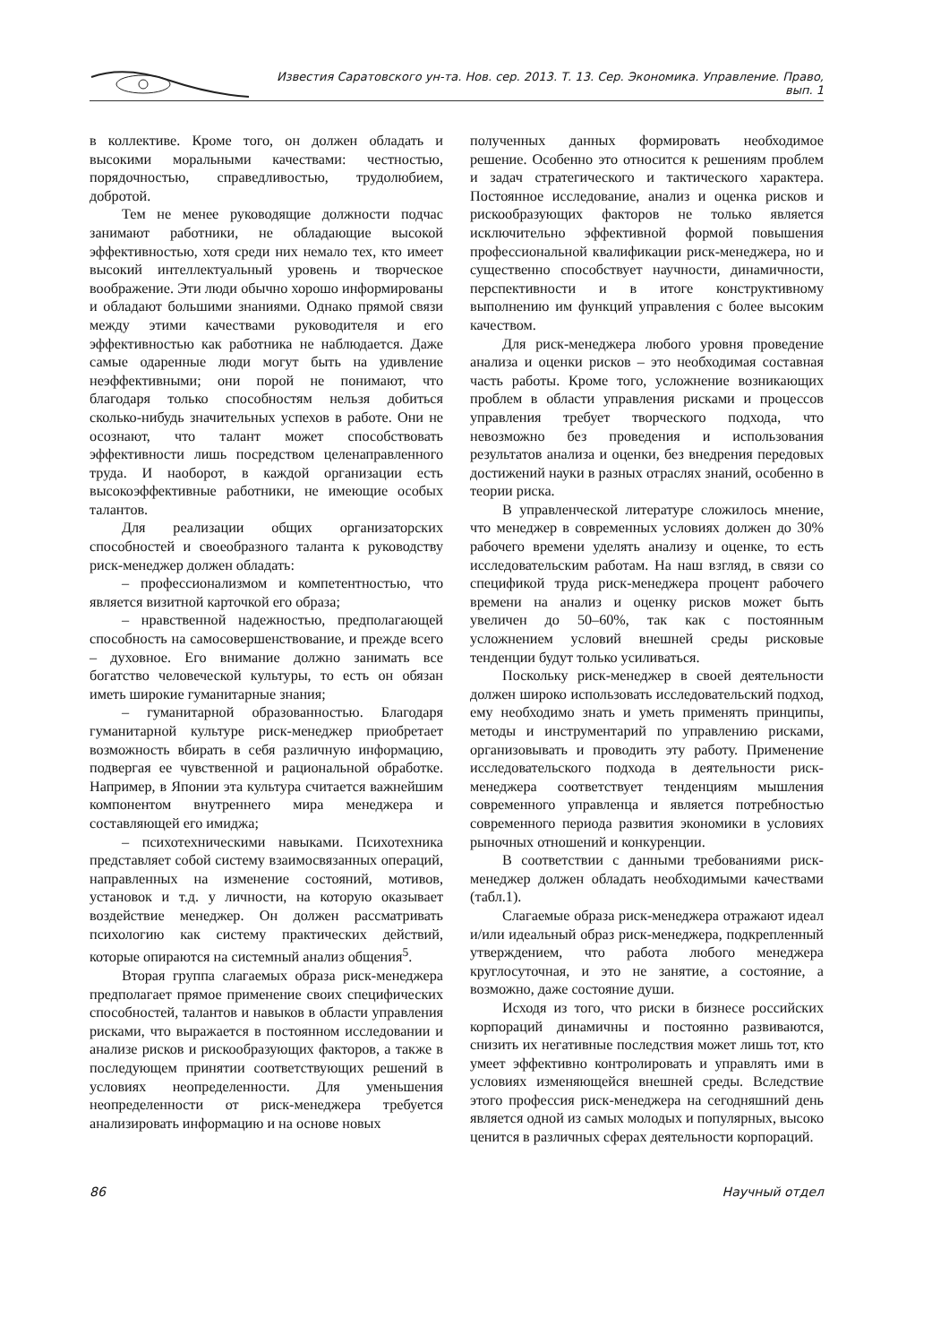Известия Саратовского ун-та. Нов. сер. 2013. Т. 13. Сер. Экономика. Управление. Право, вып. 1
в коллективе. Кроме того, он должен обладать и высокими моральными качествами: честностью, порядочностью, справедливостью, трудолюбием, добротой.
Тем не менее руководящие должности подчас занимают работники, не обладающие высокой эффективностью, хотя среди них немало тех, кто имеет высокий интеллектуальный уровень и творческое воображение. Эти люди обычно хорошо информированы и обладают большими знаниями. Однако прямой связи между этими качествами руководителя и его эффективностью как работника не наблюдается. Даже самые одаренные люди могут быть на удивление неэффективными; они порой не понимают, что благодаря только способностям нельзя добиться сколько-нибудь значительных успехов в работе. Они не осознают, что талант может способствовать эффективности лишь посредством целенаправленного труда. И наоборот, в каждой организации есть высокоэффективные работники, не имеющие особых талантов.
Для реализации общих организаторских способностей и своеобразного таланта к руководству риск-менеджер должен обладать:
– профессионализмом и компетентностью, что является визитной карточкой его образа;
– нравственной надежностью, предполагающей способность на самосовершенствование, и прежде всего – духовное. Его внимание должно занимать все богатство человеческой культуры, то есть он обязан иметь широкие гуманитарные знания;
– гуманитарной образованностью. Благодаря гуманитарной культуре риск-менеджер приобретает возможность вбирать в себя различную информацию, подвергая ее чувственной и рациональной обработке. Например, в Японии эта культура считается важнейшим компонентом внутреннего мира менеджера и составляющей его имиджа;
– психотехническими навыками. Психотехника представляет собой систему взаимосвязанных операций, направленных на изменение состояний, мотивов, установок и т.д. у личности, на которую оказывает воздействие менеджер. Он должен рассматривать психологию как систему практических действий, которые опираются на системный анализ общения<sup>5</sup>.
Вторая группа слагаемых образа риск-менеджера предполагает прямое применение своих специфических способностей, талантов и навыков в области управления рисками, что выражается в постоянном исследовании и анализе рисков и рискообразующих факторов, а также в последующем принятии соответствующих решений в условиях неопределенности. Для уменьшения неопределенности от риск-менеджера требуется анализировать информацию и на основе новых
полученных данных формировать необходимое решение. Особенно это относится к решениям проблем и задач стратегического и тактического характера. Постоянное исследование, анализ и оценка рисков и рискообразующих факторов не только является исключительно эффективной формой повышения профессиональной квалификации риск-менеджера, но и существенно способствует научности, динамичности, перспективности и в итоге конструктивному выполнению им функций управления с более высоким качеством.
Для риск-менеджера любого уровня проведение анализа и оценки рисков – это необходимая составная часть работы. Кроме того, усложнение возникающих проблем в области управления рисками и процессов управления требует творческого подхода, что невозможно без проведения и использования результатов анализа и оценки, без внедрения передовых достижений науки в разных отраслях знаний, особенно в теории риска.
В управленческой литературе сложилось мнение, что менеджер в современных условиях должен до 30% рабочего времени уделять анализу и оценке, то есть исследовательским работам. На наш взгляд, в связи со спецификой труда риск-менеджера процент рабочего времени на анализ и оценку рисков может быть увеличен до 50–60%, так как с постоянным усложнением условий внешней среды рисковые тенденции будут только усиливаться.
Поскольку риск-менеджер в своей деятельности должен широко использовать исследовательский подход, ему необходимо знать и уметь применять принципы, методы и инструментарий по управлению рисками, организовывать и проводить эту работу. Применение исследовательского подхода в деятельности риск-менеджера соответствует тенденциям мышления современного управленца и является потребностью современного периода развития экономики в условиях рыночных отношений и конкуренции.
В соответствии с данными требованиями риск-менеджер должен обладать необходимыми качествами (табл.1).
Слагаемые образа риск-менеджера отражают идеал и/или идеальный образ риск-менеджера, подкрепленный утверждением, что работа любого менеджера круглосуточная, и это не занятие, а состояние, а возможно, даже состояние души.
Исходя из того, что риски в бизнесе российских корпораций динамичны и постоянно развиваются, снизить их негативные последствия может лишь тот, кто умеет эффективно контролировать и управлять ими в условиях изменяющейся внешней среды. Вследствие этого профессия риск-менеджера на сегодняшний день является одной из самых молодых и популярных, высоко ценится в различных сферах деятельности корпораций.
86 Научный отдел